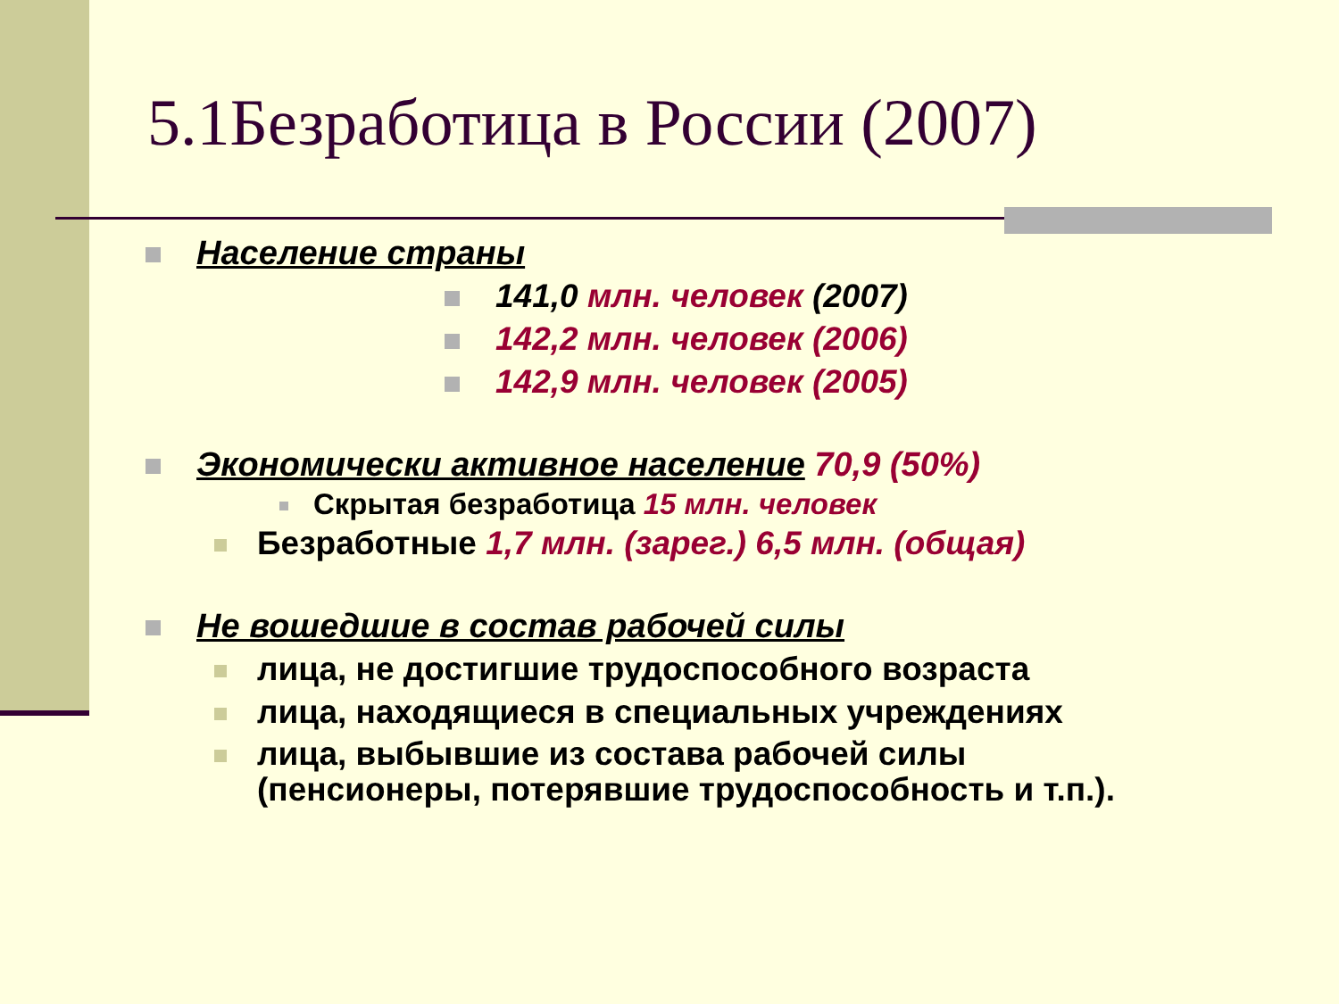5.1Безработица в России (2007)
Население страны
141,0 млн. человек (2007)
142,2 млн. человек (2006)
142,9 млн. человек (2005)
Экономически активное население 70,9 (50%)
Скрытая безработица 15 млн. человек
Безработные 1,7 млн. (зарег.) 6,5 млн. (общая)
Не вошедшие в состав рабочей силы
лица, не достигшие трудоспособного возраста
лица, находящиеся в специальных учреждениях
лица, выбывшие из состава рабочей силы
(пенсионеры, потерявшие трудоспособность и т.п.).